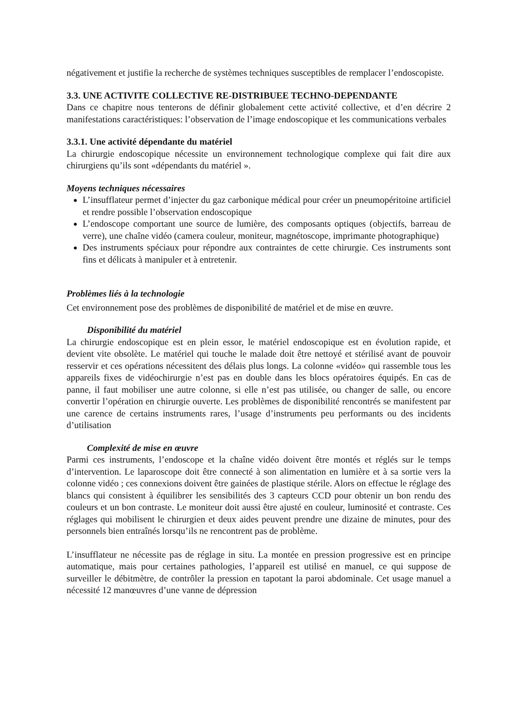négativement et justifie la recherche de systèmes techniques susceptibles de remplacer l’endoscopiste.
3.3. UNE ACTIVITE COLLECTIVE RE-DISTRIBUEE TECHNO-DEPENDANTE
Dans ce chapitre nous tenterons de définir globalement cette activité collective, et d’en décrire 2 manifestations caractéristiques: l’observation de l’image endoscopique et les communications verbales
3.3.1. Une activité dépendante du matériel
La chirurgie endoscopique nécessite un environnement technologique complexe qui fait dire aux chirurgiens qu’ils sont «dépendants du matériel ».
Moyens techniques nécessaires
L’insufflateur permet d’injecter du gaz carbonique médical pour créer un pneumopéritoine artificiel et rendre possible l’observation endoscopique
L’endoscope comportant une source de lumière, des composants optiques (objectifs, barreau de verre), une chaîne vidéo (camera couleur, moniteur, magnétoscope, imprimante photographique)
Des instruments spéciaux pour répondre aux contraintes de cette chirurgie. Ces instruments sont fins et délicats à manipuler et à entretenir.
Problèmes liés à la technologie
Cet environnement pose des problèmes de disponibilité de matériel et de mise en œuvre.
Disponibilité du matériel
La chirurgie endoscopique est en plein essor, le matériel endoscopique est en évolution rapide, et devient vite obsolète. Le matériel qui touche le malade doit être nettoyé et stérilisé avant de pouvoir resservir et ces opérations nécessitent des délais plus longs. La colonne «vidéo» qui rassemble tous les appareils fixes de vidéochirurgie n’est pas en double dans les blocs opératoires équipés. En cas de panne, il faut mobiliser une autre colonne, si elle n’est pas utilisée, ou changer de salle, ou encore convertir l’opération en chirurgie ouverte. Les problèmes de disponibilité rencontrés se manifestent par une carence de certains instruments rares, l’usage d’instruments peu performants ou des incidents d’utilisation
Complexité de mise en œuvre
Parmi ces instruments, l’endoscope et la chaîne vidéo doivent être montés et réglés sur le temps d’intervention. Le laparoscope doit être connecté à son alimentation en lumière et à sa sortie vers la colonne vidéo ; ces connexions doivent être gainées de plastique stérile. Alors on effectue le réglage des blancs qui consistent à équilibrer les sensibilités des 3 capteurs CCD pour obtenir un bon rendu des couleurs et un bon contraste. Le moniteur doit aussi être ajusté en couleur, luminosité et contraste. Ces réglages qui mobilisent le chirurgien et deux aides peuvent prendre une dizaine de minutes, pour des personnels bien entraînés lorsqu’ils ne rencontrent pas de problème.
L’insufflateur ne nécessite pas de réglage in situ. La montée en pression progressive est en principe automatique, mais pour certaines pathologies, l’appareil est utilisé en manuel, ce qui suppose de surveiller le débitmètre, de contrôler la pression en tapotant la paroi abdominale. Cet usage manuel a nécessité 12 manœuvres d’une vanne de dépression